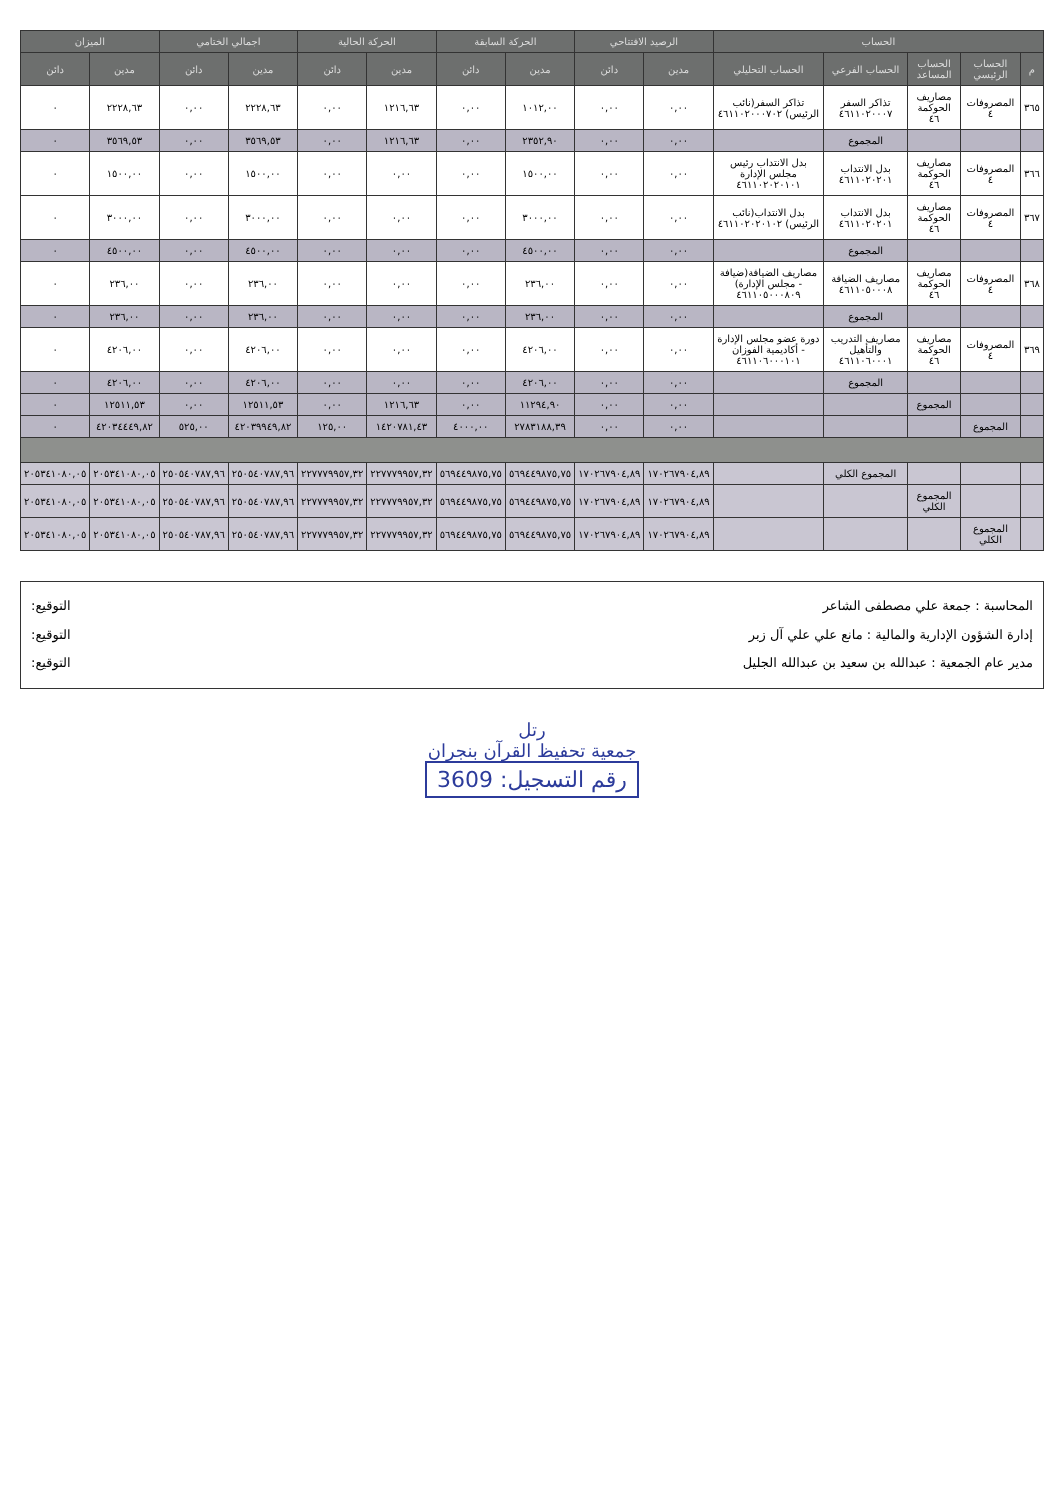| الحساب | | | | | الرصيد الافتتاحي | | الحركة السابقة | | الحركة الحالية | | اجمالي الختامي | | الميزان | |
| --- | --- | --- | --- | --- | --- | --- | --- | --- | --- | --- | --- | --- | --- | --- |
| م | الحساب الرئيسي | الحساب المساعد | الحساب الفرعي | الحساب التحليلي | مدين | دائن | مدين | دائن | مدين | دائن | مدين | دائن | مدين | دائن |
| ٣٦٥ | المصروفات ٤ | مصاريف الحوكمة ٤٦ | تذاكر السفر ٤٦١١٠٢٠٠٠٧ | تذاكر السفر(نائب الرئيس) ٤٦١١٠٢٠٠٠٧٠٢ | ٠,٠٠ | ٠,٠٠ | ١٠١٢,٠٠ | ٠,٠٠ | ١٢١٦,٦٣ | ٠,٠٠ | ٢٢٢٨,٦٣ | ٠,٠٠ | ٢٢٢٨,٦٣ | ٠ |
| | | | المجموع | | ٠,٠٠ | ٠,٠٠ | ٢٣٥٢,٩٠ | ٠,٠٠ | ١٢١٦,٦٣ | ٠,٠٠ | ٣٥٦٩,٥٣ | ٠,٠٠ | ٣٥٦٩,٥٣ | ٠ |
| ٣٦٦ | المصروفات ٤ | مصاريف الحوكمة ٤٦ | بدل الانتداب ٤٦١١٠٢٠٢٠١ | بدل الانتداب رئيس مجلس الإدارة ٤٦١١٠٢٠٢٠١٠١ | ٠,٠٠ | ٠,٠٠ | ١٥٠٠,٠٠ | ٠,٠٠ | ٠,٠٠ | ٠,٠٠ | ١٥٠٠,٠٠ | ٠,٠٠ | ١٥٠٠,٠٠ | ٠ |
| ٣٦٧ | المصروفات ٤ | مصاريف الحوكمة ٤٦ | بدل الانتداب ٤٦١١٠٢٠٢٠١ | بدل الانتداب(نائب الرئيس) ٤٦١١٠٢٠٢٠١٠٢ | ٠,٠٠ | ٠,٠٠ | ٣٠٠٠,٠٠ | ٠,٠٠ | ٠,٠٠ | ٠,٠٠ | ٣٠٠٠,٠٠ | ٠,٠٠ | ٣٠٠٠,٠٠ | ٠ |
| | | | المجموع | | ٠,٠٠ | ٠,٠٠ | ٤٥٠٠,٠٠ | ٠,٠٠ | ٠,٠٠ | ٠,٠٠ | ٤٥٠٠,٠٠ | ٠,٠٠ | ٤٥٠٠,٠٠ | ٠ |
| ٣٦٨ | المصروفات ٤ | مصاريف الحوكمة ٤٦ | مصاريف الضيافة ٤٦١١٠٥٠٠٠٨ | مصاريف الضيافة(ضيافة - مجلس الإدارة) ٤٦١١٠٥٠٠٠٨٠٩ | ٠,٠٠ | ٠,٠٠ | ٢٣٦,٠٠ | ٠,٠٠ | ٠,٠٠ | ٠,٠٠ | ٢٣٦,٠٠ | ٠,٠٠ | ٢٣٦,٠٠ | ٠ |
| | | | المجموع | | ٠,٠٠ | ٠,٠٠ | ٢٣٦,٠٠ | ٠,٠٠ | ٠,٠٠ | ٠,٠٠ | ٢٣٦,٠٠ | ٠,٠٠ | ٢٣٦,٠٠ | ٠ |
| ٣٦٩ | المصروفات ٤ | مصاريف الحوكمة ٤٦ | مصاريف التدريب والتأهيل ٤٦١١٠٦٠٠٠١ | دورة عضو مجلس الإدارة - أكاديمية الفوزان ٤٦١١٠٦٠٠٠١٠١ | ٠,٠٠ | ٠,٠٠ | ٤٢٠٦,٠٠ | ٠,٠٠ | ٠,٠٠ | ٠,٠٠ | ٤٢٠٦,٠٠ | ٠,٠٠ | ٤٢٠٦,٠٠ | ٠ |
| | | | المجموع | | ٠,٠٠ | ٠,٠٠ | ٤٢٠٦,٠٠ | ٠,٠٠ | ٠,٠٠ | ٠,٠٠ | ٤٢٠٦,٠٠ | ٠,٠٠ | ٤٢٠٦,٠٠ | ٠ |
| | | المجموع | | | ٠,٠٠ | ٠,٠٠ | ١١٢٩٤,٩٠ | ٠,٠٠ | ١٢١٦,٦٣ | ٠,٠٠ | ١٢٥١١,٥٣ | ٠,٠٠ | ١٢٥١١,٥٣ | ٠ |
| | المجموع | | | | ٠,٠٠ | ٠,٠٠ | ٢٧٨٣١٨٨,٣٩ | ٤٠٠٠,٠٠ | ١٤٢٠٧٨١,٤٣ | ١٢٥,٠٠ | ٤٢٠٣٩٩٤٩,٨٢ | ٥٢٥,٠٠ | ٤٢٠٣٤٤٤٩,٨٢ | ٠ |
| | | | المجموع الكلي | | ١٧٠٢٦٧٩٠٤,٨٩ | ١٧٠٢٦٧٩٠٤,٨٩ | ٥٦٩٤٤٩٨٧٥,٧٥ | ٥٦٩٤٤٩٨٧٥,٧٥ | ٢٢٧٧٧٩٩٥٧,٣٢ | ٢٢٧٧٧٩٩٥٧,٣٢ | ٢٥٠٥٤٠٧٨٧,٩٦ | ٢٥٠٥٤٠٧٨٧,٩٦ | ٢٠٥٣٤١٠٨٠,٠٥ | ٢٠٥٣٤١٠٨٠,٠٥ |
| | | المجموع الكلي | | | ١٧٠٢٦٧٩٠٤,٨٩ | ١٧٠٢٦٧٩٠٤,٨٩ | ٥٦٩٤٤٩٨٧٥,٧٥ | ٥٦٩٤٤٩٨٧٥,٧٥ | ٢٢٧٧٧٩٩٥٧,٣٢ | ٢٢٧٧٧٩٩٥٧,٣٢ | ٢٥٠٥٤٠٧٨٧,٩٦ | ٢٥٠٥٤٠٧٨٧,٩٦ | ٢٠٥٣٤١٠٨٠,٠٥ | ٢٠٥٣٤١٠٨٠,٠٥ |
| | المجموع الكلي | | | | ١٧٠٢٦٧٩٠٤,٨٩ | ١٧٠٢٦٧٩٠٤,٨٩ | ٥٦٩٤٤٩٨٧٥,٧٥ | ٥٦٩٤٤٩٨٧٥,٧٥ | ٢٢٧٧٧٩٩٥٧,٣٢ | ٢٢٧٧٧٩٩٥٧,٣٢ | ٢٥٠٥٤٠٧٨٧,٩٦ | ٢٥٠٥٤٠٧٨٧,٩٦ | ٢٠٥٣٤١٠٨٠,٠٥ | ٢٠٥٣٤١٠٨٠,٠٥ |
المحاسبة : جمعة علي مصطفى الشاعر
إدارة الشؤون الإدارية والمالية : مانع علي علي آل زبر
مدير عام الجمعية : عبدالله بن سعيد بن عبدالله الجليل
التوقيع:
التوقيع:
التوقيع:
رتل
جمعية تحفيظ القرآن بنجران
رقم التسجيل: 3609